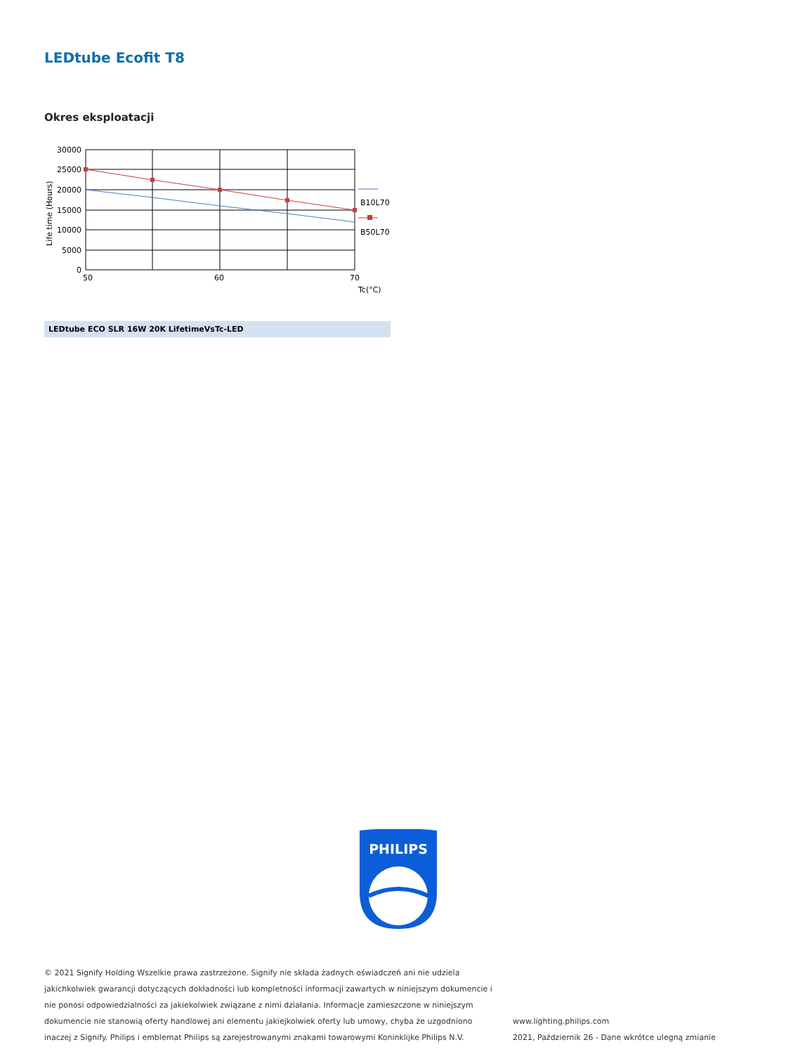LEDtube Ecofit T8
Okres eksploatacji
30000
25000
20000
15000
10000
5000
0
50
60
70
Tc(°C)
B10L70
B50L70
Life time (Hours)
LEDtube ECO SLR 16W 20K LifetimeVsTc-LED
PHILIPS
© 2021 Signify Holding Wszelkie prawa zastrzeżone. Signify nie składa żadnych oświadczeń ani nie udziela jakichkolwiek gwarancji dotyczących dokładności lub kompletności informacji zawartych w niniejszym dokumencie i nie ponosi odpowiedzialności za jakiekolwiek związane z nimi działania. Informacje zamieszczone w niniejszym dokumencie nie stanowią oferty handlowej ani elementu jakiejkolwiek oferty lub umowy, chyba że uzgodniono inaczej z Signify. Philips i emblemat Philips są zarejestrowanymi znakami towarowymi Koninklijke Philips N.V.
www.lighting.philips.com
2021, Październik 26 - Dane wkrótce ulegną zmianie